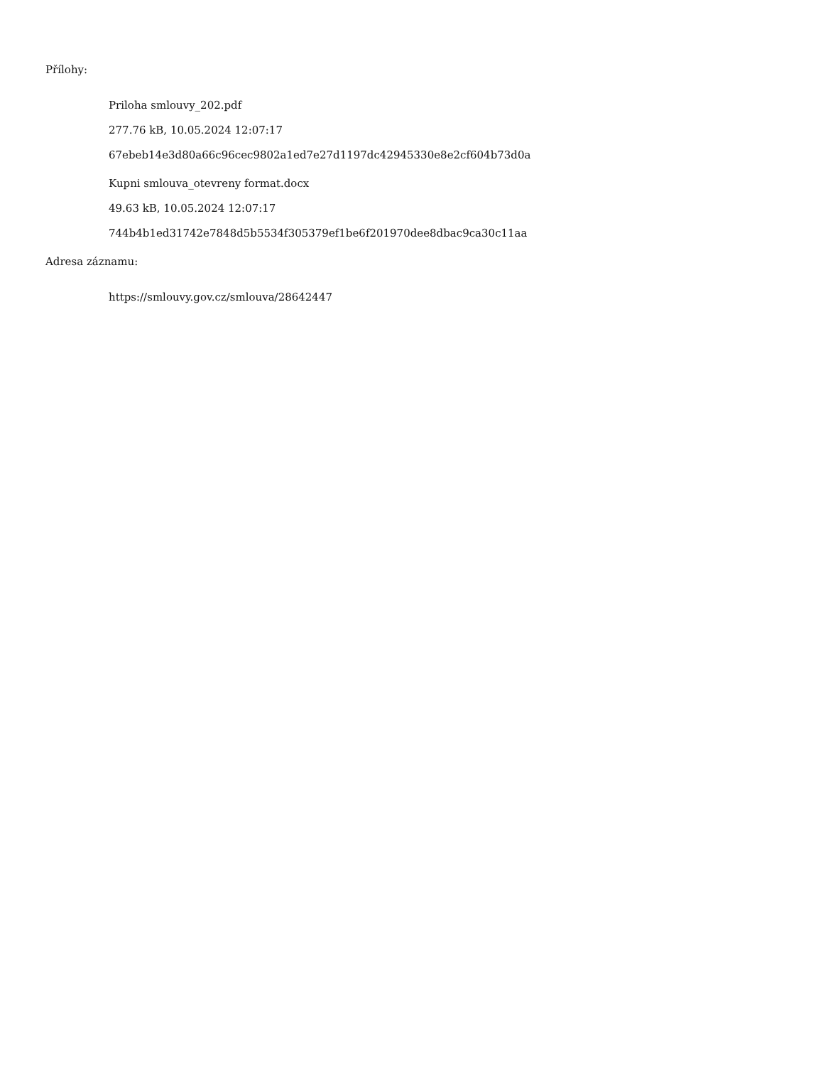Přílohy:
Priloha smlouvy_202.pdf
277.76 kB, 10.05.2024 12:07:17
67ebeb14e3d80a66c96cec9802a1ed7e27d1197dc42945330e8e2cf604b73d0a
Kupni smlouva_otevreny format.docx
49.63 kB, 10.05.2024 12:07:17
744b4b1ed31742e7848d5b5534f305379ef1be6f201970dee8dbac9ca30c11aa
Adresa záznamu:
https://smlouvy.gov.cz/smlouva/28642447